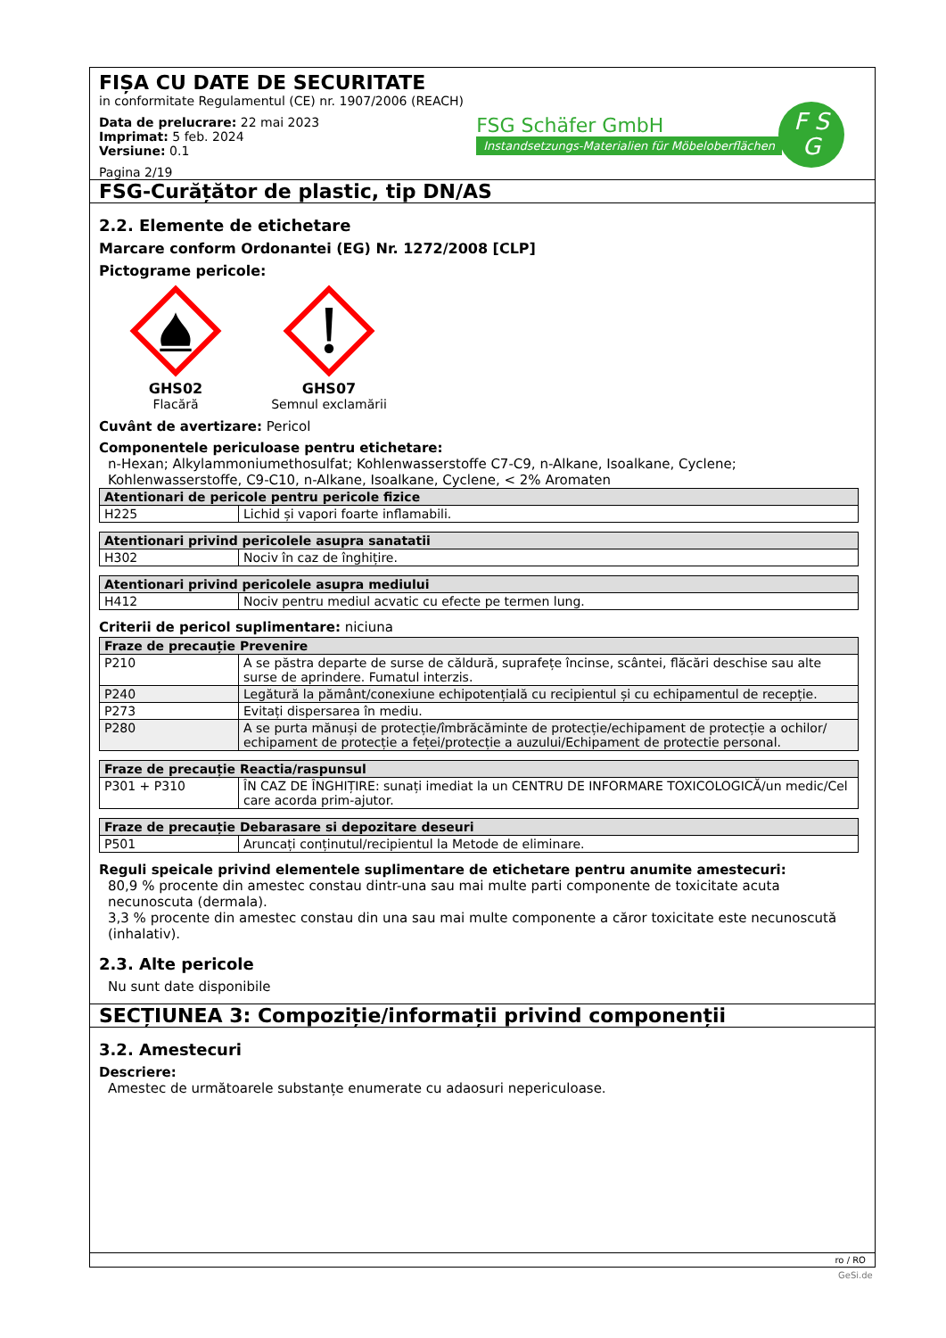FIȘA CU DATE DE SECURITATE
in conformitate Regulamentul (CE) nr. 1907/2006 (REACH)
Data de prelucrare: 22 mai 2023
Imprimat: 5 feb. 2024
Versiune: 0.1
Pagina 2/19
FSG Schäfer GmbH
Instandsetzungs-Materialien für Möbeloberflächen
F S
G
FSG-Curățător de plastic, tip DN/AS
2.2. Elemente de etichetare
Marcare conform Ordonantei (EG) Nr. 1272/2008 [CLP]
Pictograme pericole:
GHS02
Flacără
GHS07
Semnul exclamării
Cuvânt de avertizare: Pericol
Componentele periculoase pentru etichetare:
n-Hexan; Alkylammoniumethosulfat; Kohlenwasserstoffe C7-C9, n-Alkane, Isoalkane, Cyclene; Kohlenwasserstoffe, C9-C10, n-Alkane, Isoalkane, Cyclene, < 2% Aromaten
| Atentionari de pericole pentru pericole fizice | |
| --- | --- |
| H225 | Lichid și vapori foarte inflamabili. |
| Atentionari privind pericolele asupra sanatatii | |
| --- | --- |
| H302 | Nociv în caz de înghițire. |
| Atentionari privind pericolele asupra mediului | |
| --- | --- |
| H412 | Nociv pentru mediul acvatic cu efecte pe termen lung. |
Criterii de pericol suplimentare: niciuna
| Fraze de precauție Prevenire | |
| --- | --- |
| P210 | A se păstra departe de surse de căldură, suprafețe încinse, scântei, flăcări deschise sau alte surse de aprindere. Fumatul interzis. |
| P240 | Legătură la pământ/conexiune echipotențială cu recipientul și cu echipamentul de recepție. |
| P273 | Evitați dispersarea în mediu. |
| P280 | A se purta mănuși de protecție/îmbrăcăminte de protecție/echipament de protecție a ochilor/ echipament de protecție a feței/protecție a auzului/Echipament de protectie personal. |
| Fraze de precauție Reactia/raspunsul | |
| --- | --- |
| P301 + P310 | ÎN CAZ DE ÎNGHIȚIRE: sunați imediat la un CENTRU DE INFORMARE TOXICOLOGICĂ/un medic/Cel care acorda prim-ajutor. |
| Fraze de precauție Debarasare si depozitare deseuri | |
| --- | --- |
| P501 | Aruncați conținutul/recipientul la Metode de eliminare. |
Reguli speicale privind elementele suplimentare de etichetare pentru anumite amestecuri:
80,9 % procente din amestec constau dintr-una sau mai multe parti componente de toxicitate acuta necunoscuta (dermala).
3,3 % procente din amestec constau din una sau mai multe componente a căror toxicitate este necunoscută (inhalativ).
2.3. Alte pericole
Nu sunt date disponibile
SECȚIUNEA 3: Compoziție/informații privind componenții
3.2. Amestecuri
Descriere:
Amestec de următoarele substanțe enumerate cu adaosuri nepericuloase.
ro / RO
GeSi.de